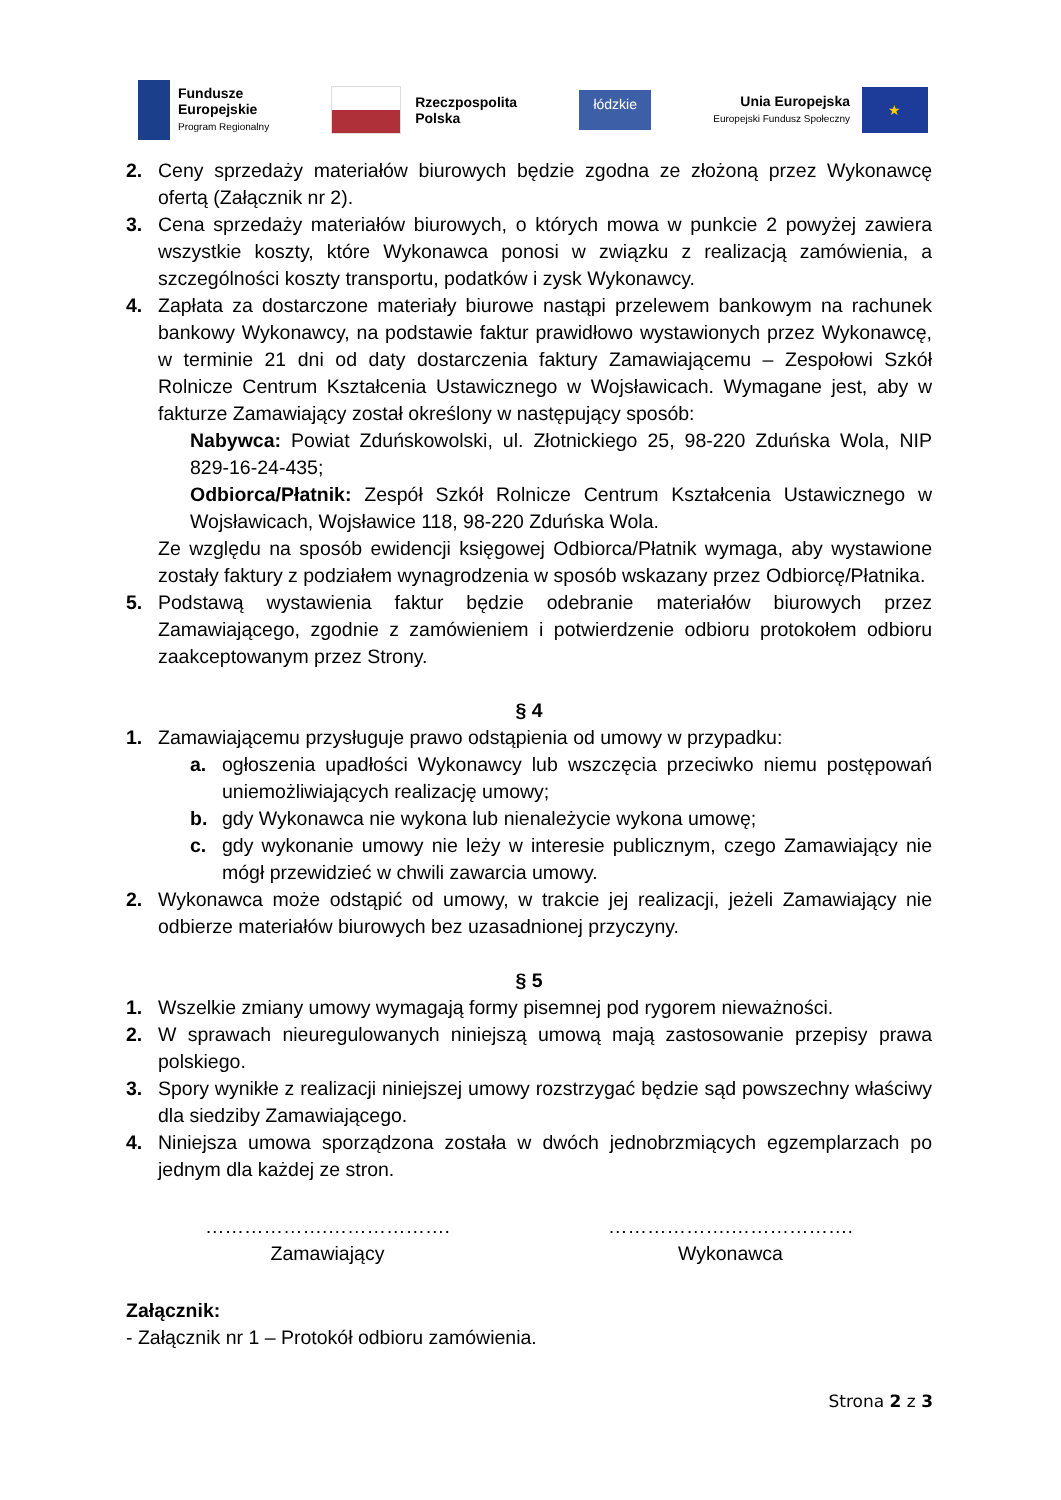Fundusze
Europejskie
Program Regionalny
Rzeczpospolita
Polska
łódzkie
Unia Europejska
Europejski Fundusz Społeczny
★
2. Ceny sprzedaży materiałów biurowych będzie zgodna ze złożoną przez Wykonawcę ofertą (Załącznik nr 2).
3. Cena sprzedaży materiałów biurowych, o których mowa w punkcie 2 powyżej zawiera wszystkie koszty, które Wykonawca ponosi w związku z realizacją zamówienia, a szczególności koszty transportu, podatków i zysk Wykonawcy.
4. Zapłata za dostarczone materiały biurowe nastąpi przelewem bankowym na rachunek bankowy Wykonawcy, na podstawie faktur prawidłowo wystawionych przez Wykonawcę, w terminie 21 dni od daty dostarczenia faktury Zamawiającemu – Zespołowi Szkół Rolnicze Centrum Kształcenia Ustawicznego w Wojsławicach. Wymagane jest, aby w fakturze Zamawiający został określony w następujący sposób:
Nabywca: Powiat Zduńskowolski, ul. Złotnickiego 25, 98-220 Zduńska Wola, NIP 829-16-24-435;
Odbiorca/Płatnik: Zespół Szkół Rolnicze Centrum Kształcenia Ustawicznego w Wojsławicach, Wojsławice 118, 98-220 Zduńska Wola.
Ze względu na sposób ewidencji księgowej Odbiorca/Płatnik wymaga, aby wystawione zostały faktury z podziałem wynagrodzenia w sposób wskazany przez Odbiorcę/Płatnika.
5. Podstawą wystawienia faktur będzie odebranie materiałów biurowych przez Zamawiającego, zgodnie z zamówieniem i potwierdzenie odbioru protokołem odbioru zaakceptowanym przez Strony.
§ 4
1. Zamawiającemu przysługuje prawo odstąpienia od umowy w przypadku:
a. ogłoszenia upadłości Wykonawcy lub wszczęcia przeciwko niemu postępowań uniemożliwiających realizację umowy;
b. gdy Wykonawca nie wykona lub nienależycie wykona umowę;
c. gdy wykonanie umowy nie leży w interesie publicznym, czego Zamawiający nie mógł przewidzieć w chwili zawarcia umowy.
2. Wykonawca może odstąpić od umowy, w trakcie jej realizacji, jeżeli Zamawiający nie odbierze materiałów biurowych bez uzasadnionej przyczyny.
§ 5
1. Wszelkie zmiany umowy wymagają formy pisemnej pod rygorem nieważności.
2. W sprawach nieuregulowanych niniejszą umową mają zastosowanie przepisy prawa polskiego.
3. Spory wynikłe z realizacji niniejszej umowy rozstrzygać będzie sąd powszechny właściwy dla siedziby Zamawiającego.
4. Niniejsza umowa sporządzona została w dwóch jednobrzmiących egzemplarzach po jednym dla każdej ze stron.
……………….……………….
Zamawiający
……………….……………….
Wykonawca
Załącznik:
- Załącznik nr 1 – Protokół odbioru zamówienia.
Strona 2 z 3